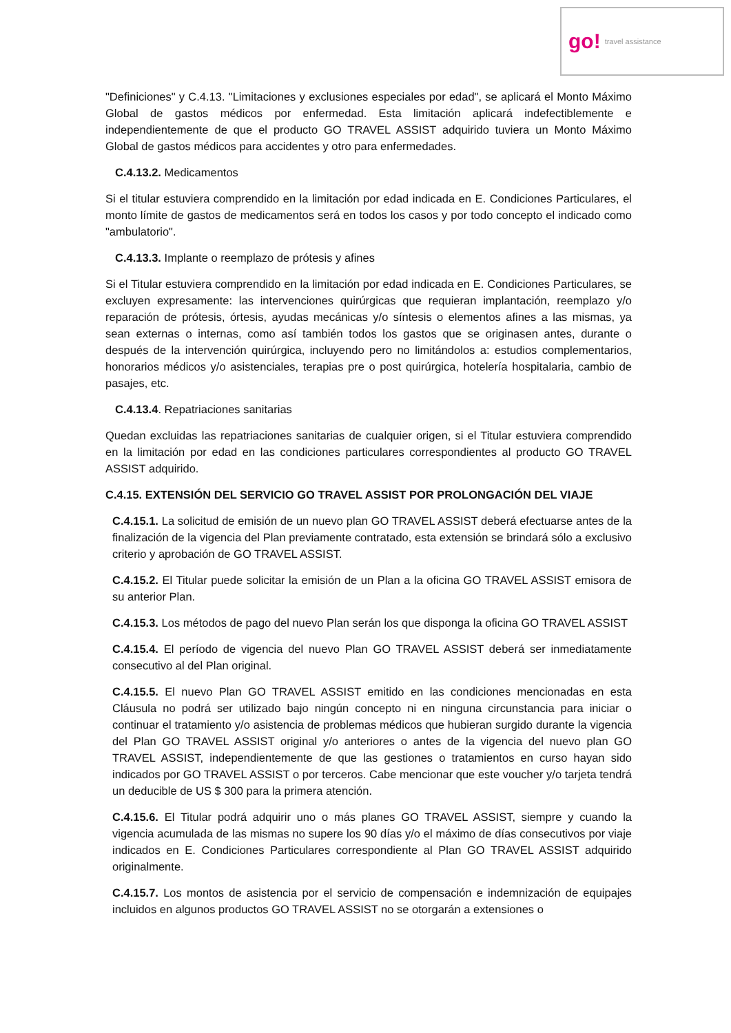go! travel assistance
"Definiciones" y C.4.13. "Limitaciones y exclusiones especiales por edad", se aplicará el Monto Máximo Global de gastos médicos por enfermedad. Esta limitación aplicará indefectiblemente e independientemente de que el producto GO TRAVEL ASSIST adquirido tuviera un Monto Máximo Global de gastos médicos para accidentes y otro para enfermedades.
C.4.13.2. Medicamentos
Si el titular estuviera comprendido en la limitación por edad indicada en E. Condiciones Particulares, el monto límite de gastos de medicamentos será en todos los casos y por todo concepto el indicado como "ambulatorio".
C.4.13.3. Implante o reemplazo de prótesis y afines
Si el Titular estuviera comprendido en la limitación por edad indicada en E. Condiciones Particulares, se excluyen expresamente: las intervenciones quirúrgicas que requieran implantación, reemplazo y/o reparación de prótesis, órtesis, ayudas mecánicas y/o síntesis o elementos afines a las mismas, ya sean externas o internas, como así también todos los gastos que se originasen antes, durante o después de la intervención quirúrgica, incluyendo pero no limitándolos a: estudios complementarios, honorarios médicos y/o asistenciales, terapias pre o post quirúrgica, hotelería hospitalaria, cambio de pasajes, etc.
C.4.13.4. Repatriaciones sanitarias
Quedan excluidas las repatriaciones sanitarias de cualquier origen, si el Titular estuviera comprendido en la limitación por edad en las condiciones particulares correspondientes al producto GO TRAVEL ASSIST adquirido.
C.4.15. EXTENSIÓN DEL SERVICIO GO TRAVEL ASSIST POR PROLONGACIÓN DEL VIAJE
C.4.15.1. La solicitud de emisión de un nuevo plan GO TRAVEL ASSIST deberá efectuarse antes de la finalización de la vigencia del Plan previamente contratado, esta extensión se brindará sólo a exclusivo criterio y aprobación de GO TRAVEL ASSIST.
C.4.15.2. El Titular puede solicitar la emisión de un Plan a la oficina GO TRAVEL ASSIST emisora de su anterior Plan.
C.4.15.3. Los métodos de pago del nuevo Plan serán los que disponga la oficina GO TRAVEL ASSIST
C.4.15.4. El período de vigencia del nuevo Plan GO TRAVEL ASSIST deberá ser inmediatamente consecutivo al del Plan original.
C.4.15.5. El nuevo Plan GO TRAVEL ASSIST emitido en las condiciones mencionadas en esta Cláusula no podrá ser utilizado bajo ningún concepto ni en ninguna circunstancia para iniciar o continuar el tratamiento y/o asistencia de problemas médicos que hubieran surgido durante la vigencia del Plan GO TRAVEL ASSIST original y/o anteriores o antes de la vigencia del nuevo plan GO TRAVEL ASSIST, independientemente de que las gestiones o tratamientos en curso hayan sido indicados por GO TRAVEL ASSIST o por terceros. Cabe mencionar que este voucher y/o tarjeta tendrá un deducible de US $ 300 para la primera atención.
C.4.15.6. El Titular podrá adquirir uno o más planes GO TRAVEL ASSIST, siempre y cuando la vigencia acumulada de las mismas no supere los 90 días y/o el máximo de días consecutivos por viaje indicados en E. Condiciones Particulares correspondiente al Plan GO TRAVEL ASSIST adquirido originalmente.
C.4.15.7. Los montos de asistencia por el servicio de compensación e indemnización de equipajes incluidos en algunos productos GO TRAVEL ASSIST no se otorgarán a extensiones o